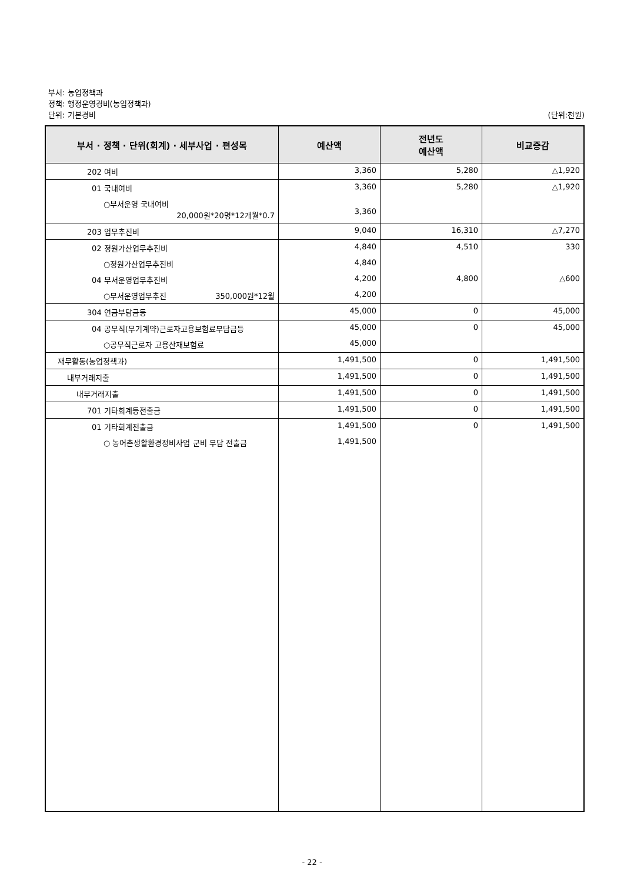부서: 농업정책과
정책: 행정운영경비(농업정책과)
단위: 기본경비 (단위:천원)
| 부서 · 정책 · 단위(회계) · 세부사업 · 편성목 | 예산액 | 전년도 예산액 | 비교증감 |
| --- | --- | --- | --- |
| 202 여비 | 3,360 | 5,280 | △1,920 |
| 01 국내여비 | 3,360 | 5,280 | △1,920 |
| ○부서운영 국내여비 20,000원*20명*12개월*0.7 | 3,360 | | |
| 203 업무추진비 | 9,040 | 16,310 | △7,270 |
| 02 정원가산업무추진비 | 4,840 | 4,510 | 330 |
| ○정원가산업무추진비 | 4,840 | | |
| 04 부서운영업무추진비 | 4,200 | 4,800 | △600 |
| ○부서운영업무추진 350,000원*12월 | 4,200 | | |
| 304 연금부담금등 | 45,000 | 0 | 45,000 |
| 04 공무직(무기계약)근로자고용보험료부담금등 | 45,000 | 0 | 45,000 |
| ○공무직근로자 고용산재보험료 | 45,000 | | |
| 재무활동(농업정책과) | 1,491,500 | 0 | 1,491,500 |
| 내부거래지출 | 1,491,500 | 0 | 1,491,500 |
| 내부거래지출 | 1,491,500 | 0 | 1,491,500 |
| 701 기타회계등전출금 | 1,491,500 | 0 | 1,491,500 |
| 01 기타회계전출금 | 1,491,500 | 0 | 1,491,500 |
| ○ 농어촌생활환경정비사업 군비 부담 전출금 | 1,491,500 | | |
- 22 -